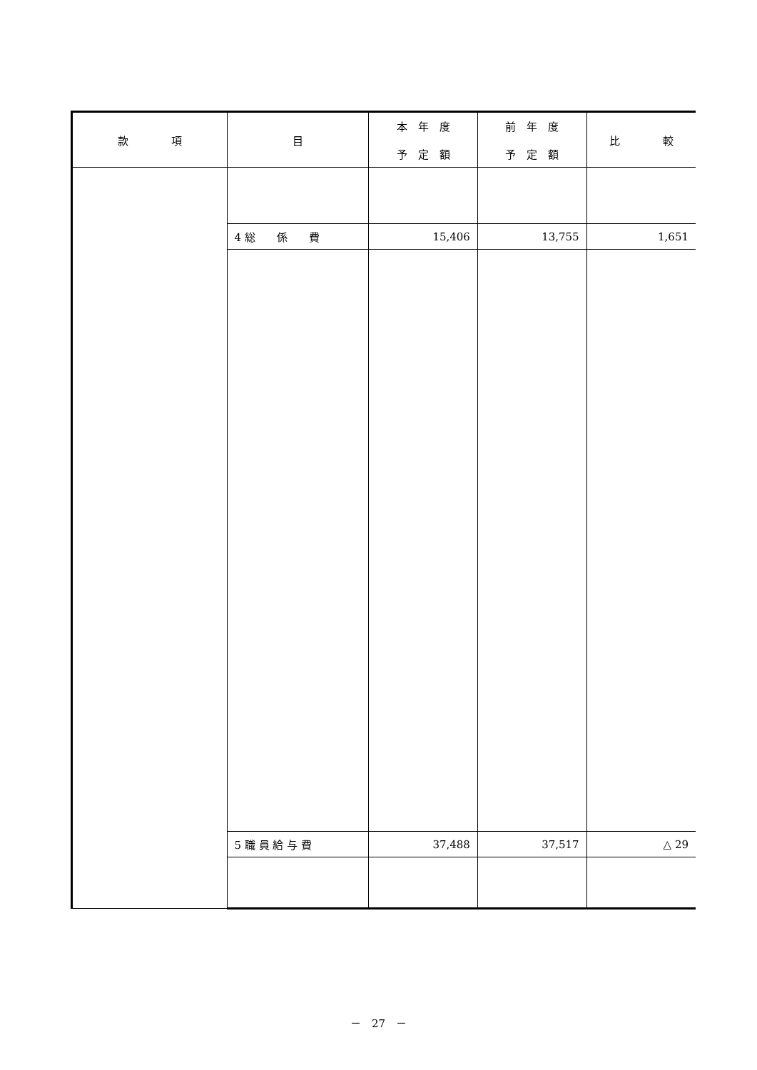| 款 項 | 目 | 本 年 度 予 定 額 | 前 年 度 予 定 額 | 比 較 |
| --- | --- | --- | --- | --- |
| | 4 総 係 費 | 15,406 | 13,755 | 1,651 |
| | 5 職 員 給 与 費 | 37,488 | 37,517 | △ 29 |
－　27　－